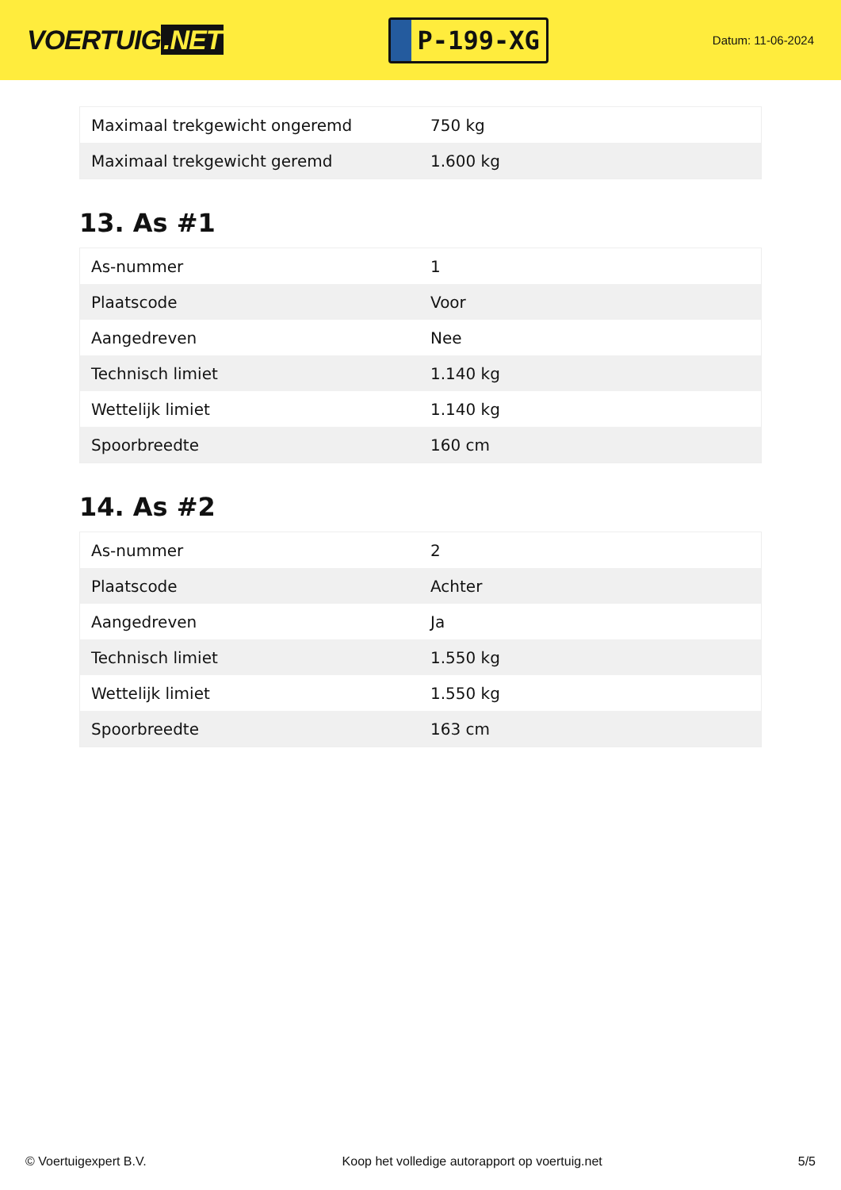VOERTUIG.NET
P-199-XG
Datum: 11-06-2024
| Maximaal trekgewicht ongeremd | 750 kg |
| Maximaal trekgewicht geremd | 1.600 kg |
13. As #1
| As-nummer | 1 |
| Plaatscode | Voor |
| Aangedreven | Nee |
| Technisch limiet | 1.140 kg |
| Wettelijk limiet | 1.140 kg |
| Spoorbreedte | 160 cm |
14. As #2
| As-nummer | 2 |
| Plaatscode | Achter |
| Aangedreven | Ja |
| Technisch limiet | 1.550 kg |
| Wettelijk limiet | 1.550 kg |
| Spoorbreedte | 163 cm |
© Voertuigexpert B.V. Koop het volledige autorapport op voertuig.net 5/5